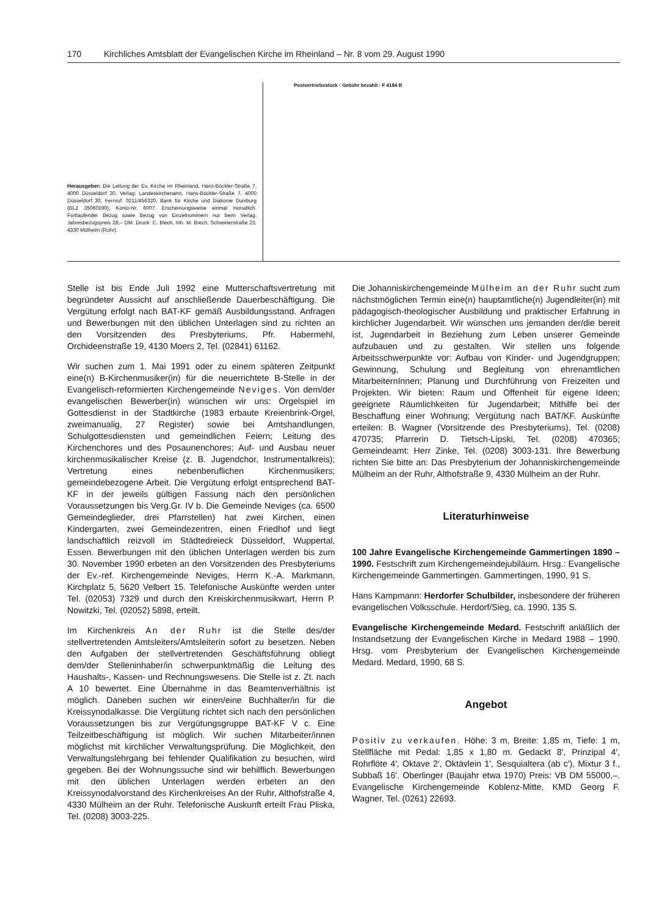170 Kirchliches Amtsblatt der Evangelischen Kirche im Rheinland – Nr. 8 vom 29. August 1990
Herausgeber: Die Leitung der Ev. Kirche im Rheinland, Hans-Böckler-Straße 7, 4000 Düsseldorf 30, Verlag: Landeskirchenamt, Hans-Böckler-Straße 7, 4000 Düsseldorf 30, Fernruf: 0211/456320. Bank für Kirche und Diakonie Duisburg (BLZ 35060190), Konto-Nr. 6007. Erscheinungsweise einmal monatlich. Fortlaufender Bezug sowie Bezug von Einzelnummern nur beim Verlag. Jahresbezugspreis 28,– DM. Druck: C. Blech, Inh. M. Brech, Schreinerstraße 23, 4330 Mülheim (Ruhr).
Postvertriebsstück · Gebühr bezahlt · F 4184 B
Stelle ist bis Ende Juli 1992 eine Mutterschaftsvertretung mit begründeter Aussicht auf anschließende Dauerbeschäftigung. Die Vergütung erfolgt nach BAT-KF gemäß Ausbildungsstand. Anfragen und Bewerbungen mit den üblichen Unterlagen sind zu richten an den Vorsitzenden des Presbyteriums, Pfr. Habermehl, Orchideenstraße 19, 4130 Moers 2, Tel. (02841) 61162.
Wir suchen zum 1. Mai 1991 oder zu einem späteren Zeitpunkt eine(n) B-Kirchenmusiker(in) für die neuerrichtete B-Stelle in der Evangelisch-reformierten Kirchengemeinde Neviges. Von dem/der evangelischen Bewerber(in) wünschen wir uns: Orgelspiel im Gottesdienst in der Stadtkirche (1983 erbaute Kreienbrink-Orgel, zweimanualig, 27 Register) sowie bei Amtshandlungen, Schulgottesdiensten und gemeindlichen Feiern; Leitung des Kirchenchores und des Posaunenchores; Auf- und Ausbau neuer kirchenmusikalischer Kreise (z. B. Jugendchor, Instrumentalkreis); Vertretung eines nebenberuflichen Kirchenmusikers; gemeindebezogene Arbeit. Die Vergütung erfolgt entsprechend BAT-KF in der jeweils gültigen Fassung nach den persönlichen Voraussetzungen bis Verg.Gr. IV b. Die Gemeinde Neviges (ca. 6500 Gemeindeglieder, drei Pfarrstellen) hat zwei Kirchen, einen Kindergarten, zwei Gemeindezentren, einen Friedhof und liegt landschaftlich reizvoll im Städtedreieck Düsseldorf, Wuppertal, Essen. Bewerbungen mit den üblichen Unterlagen werden bis zum 30. November 1990 erbeten an den Vorsitzenden des Presbyteriums der Ev.-ref. Kirchengemeinde Neviges, Herrn K.-A. Markmann, Kirchplatz 5, 5620 Velbert 15. Telefonische Auskünfte werden unter Tel. (02053) 7329 und durch den Kreiskirchenmusikwart, Herrn P. Nowitzki, Tel. (02052) 5898, erteilt.
Im Kirchenkreis An der Ruhr ist die Stelle des/der stellvertretenden Amtsleiters/Amtsleiterin sofort zu besetzen. Neben den Aufgaben der stellvertretenden Geschäftsführung obliegt dem/der Stelleninhaber/in schwerpunktmäßig die Leitung des Haushalts-, Kassen- und Rechnungswesens. Die Stelle ist z. Zt. nach A 10 bewertet. Eine Übernahme in das Beamtenverhältnis ist möglich. Daneben suchen wir einen/eine Buchhalter/in für die Kreissynodalkasse. Die Vergütung richtet sich nach den persönlichen Voraussetzungen bis zur Vergütungsgruppe BAT-KF V c. Eine Teilzeitbeschäftigung ist möglich. Wir suchen Mitarbeiter/innen möglichst mit kirchlicher Verwaltungsprüfung. Die Möglichkeit, den Verwaltungslehrgang bei fehlender Qualifikation zu besuchen, wird gegeben. Bei der Wohnungssuche sind wir behilflich. Bewerbungen mit den üblichen Unterlagen werden erbeten an den Kreissynodalvorstand des Kirchenkreises An der Ruhr, Althofstraße 4, 4330 Mülheim an der Ruhr. Telefonische Auskunft erteilt Frau Pliska, Tel. (0208) 3003-225.
Die Johanniskirchengemeinde Mülheim an der Ruhr sucht zum nächstmöglichen Termin eine(n) hauptamtliche(n) Jugendleiter(in) mit pädagogisch-theologischer Ausbildung und praktischer Erfahrung in kirchlicher Jugendarbeit. Wir wünschen uns jemanden der/die bereit ist, Jugendarbeit in Beziehung zum Leben unserer Gemeinde aufzubauen und zu gestalten. Wir stellen uns folgende Arbeitsschwerpunkte vor: Aufbau von Kinder- und Jugendgruppen; Gewinnung, Schulung und Begleitung von ehrenamtlichen MitarbeiternInnen; Planung und Durchführung von Freizeiten und Projekten. Wir bieten: Raum und Offenheit für eigene Ideen; geeignete Räumlichkeiten für Jugendarbeit; Mithilfe bei der Beschaffung einer Wohnung; Vergütung nach BAT/KF. Auskünfte erteilen: B. Wagner (Vorsitzende des Presbyteriums), Tel. (0208) 470735; Pfarrerin D. Tietsch-Lipski, Tel. (0208) 470365; Gemeindeamt: Herr Zinke, Tel. (0208) 3003-131. Ihre Bewerbung richten Sie bitte an: Das Presbyterium der Johanniskirchengemeinde Mülheim an der Ruhr, Althofstraße 9, 4330 Mülheim an der Ruhr.
Literaturhinweise
100 Jahre Evangelische Kirchengemeinde Gammertingen 1890 – 1990. Festschrift zum Kirchengemeindejubiläum. Hrsg.: Evangelische Kirchengemeinde Gammertingen. Gammertingen, 1990, 91 S.
Hans Kampmann: Herdorfer Schulbilder, insbesondere der früheren evangelischen Volksschule. Herdorf/Sieg, ca. 1990, 135 S.
Evangelische Kirchengemeinde Medard. Festschrift anläßlich der Instandsetzung der Evangelischen Kirche in Medard 1988 – 1990. Hrsg. vom Presbyterium der Evangelischen Kirchengemeinde Medard. Medard, 1990, 68 S.
Angebot
Positiv zu verkaufen. Höhe: 3 m, Breite: 1,85 m, Tiefe: 1 m, Stellfläche mit Pedal: 1,85 x 1,80 m. Gedackt 8′, Prinzipal 4′, Rohrflöte 4′, Oktave 2′, Oktävlein 1′, Sesquialtera (ab c′), Mixtur 3 f., Subbaß 16′. Oberlinger (Baujahr etwa 1970) Preis: VB DM 55000,–. Evangelische Kirchengemeinde Koblenz-Mitte, KMD Georg F. Wagner, Tel. (0261) 22693.